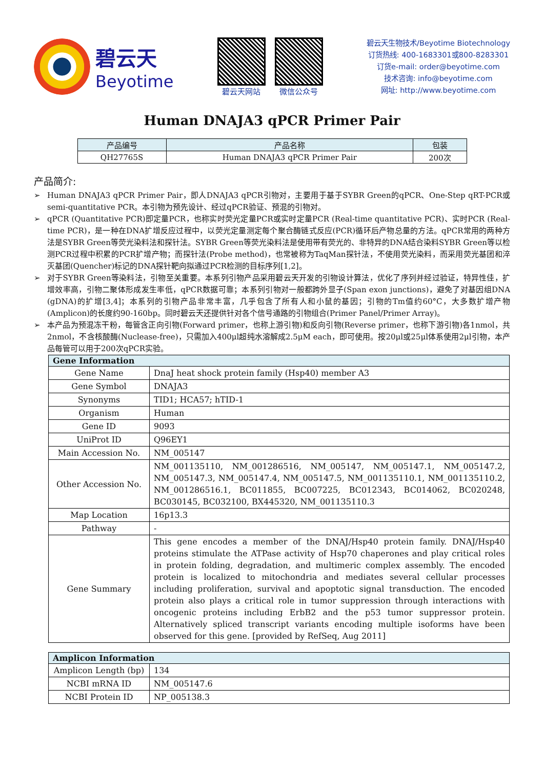碧云天
Beyotime
碧云天网站 微信公众号
碧云天生物技术/Beyotime Biotechnology
订货热线: 400-1683301或800-8283301
订货e-mail: order@beyotime.com
技术咨询: info@beyotime.com
网址: http://www.beyotime.com
Human DNAJA3 qPCR Primer Pair
| 产品编号 | 产品名称 | 包装 |
| --- | --- | --- |
| QH27765S | Human DNAJA3 qPCR Primer Pair | 200次 |
产品简介:
➢ Human DNAJA3 qPCR Primer Pair，即人DNAJA3 qPCR引物对，主要用于基于SYBR Green的qPCR、One-Step qRT-PCR或semi-quantitative PCR。本引物为预先设计、经过qPCR验证、预混的引物对。
➢ qPCR (Quantitative PCR)即定量PCR，也称实时荧光定量PCR或实时定量PCR (Real-time quantitative PCR)、实时PCR (Real-time PCR)，是一种在DNA扩增反应过程中，以荧光定量测定每个聚合酶链式反应(PCR)循环后产物总量的方法。qPCR常用的两种方法是SYBR Green等荧光染料法和探针法。SYBR Green等荧光染料法是使用带有荧光的、非特异的DNA结合染料SYBR Green等以检测PCR过程中积累的PCR扩增产物；而探针法(Probe method)，也常被称为TaqMan探针法，不使用荧光染料，而采用荧光基团和淬灭基团(Quencher)标记的DNA探针靶向拟通过PCR检测的目标序列[1,2]。
➢ 对于SYBR Green等染料法，引物至关重要。本系列引物产品采用碧云天开发的引物设计算法，优化了序列并经过验证，特异性佳，扩增效率高，引物二聚体形成发生率低，qPCR数据可靠；本系列引物对一般都跨外显子(Span exon junctions)，避免了对基因组DNA (gDNA)的扩增[3,4]；本系列的引物产品非常丰富，几乎包含了所有人和小鼠的基因；引物的Tm值约60°C，大多数扩增产物(Amplicon)的长度约90-160bp。同时碧云天还提供针对各个信号通路的引物组合(Primer Panel/Primer Array)。
➢ 本产品为预混冻干粉，每管含正向引物(Forward primer，也称上游引物)和反向引物(Reverse primer，也称下游引物)各1nmol，共2nmol，不含核酸酶(Nuclease-free)，只需加入400μl超纯水溶解成2.5μM each，即可使用。按20μl或25μl体系使用2μl引物，本产品每管可以用于200次qPCR实验。
| Gene Information | |
| --- | --- |
| Gene Name | DnaJ heat shock protein family (Hsp40) member A3 |
| Gene Symbol | DNAJA3 |
| Synonyms | TID1; HCA57; hTID-1 |
| Organism | Human |
| Gene ID | 9093 |
| UniProt ID | Q96EY1 |
| Main Accession No. | NM_005147 |
| Other Accession No. | NM_001135110, NM_001286516, NM_005147, NM_005147.1, NM_005147.2, NM_005147.3, NM_005147.4, NM_005147.5, NM_001135110.1, NM_001135110.2, NM_001286516.1, BC011855, BC007225, BC012343, BC014062, BC020248, BC030145, BC032100, BX445320, NM_001135110.3 |
| Map Location | 16p13.3 |
| Pathway | - |
| Gene Summary | This gene encodes a member of the DNAJ/Hsp40 protein family. DNAJ/Hsp40 proteins stimulate the ATPase activity of Hsp70 chaperones and play critical roles in protein folding, degradation, and multimeric complex assembly. The encoded protein is localized to mitochondria and mediates several cellular processes including proliferation, survival and apoptotic signal transduction. The encoded protein also plays a critical role in tumor suppression through interactions with oncogenic proteins including ErbB2 and the p53 tumor suppressor protein. Alternatively spliced transcript variants encoding multiple isoforms have been observed for this gene. [provided by RefSeq, Aug 2011] |
| Amplicon Information | |
| --- | --- |
| Amplicon Length (bp) | 134 |
| NCBI mRNA ID | NM_005147.6 |
| NCBI Protein ID | NP_005138.3 |